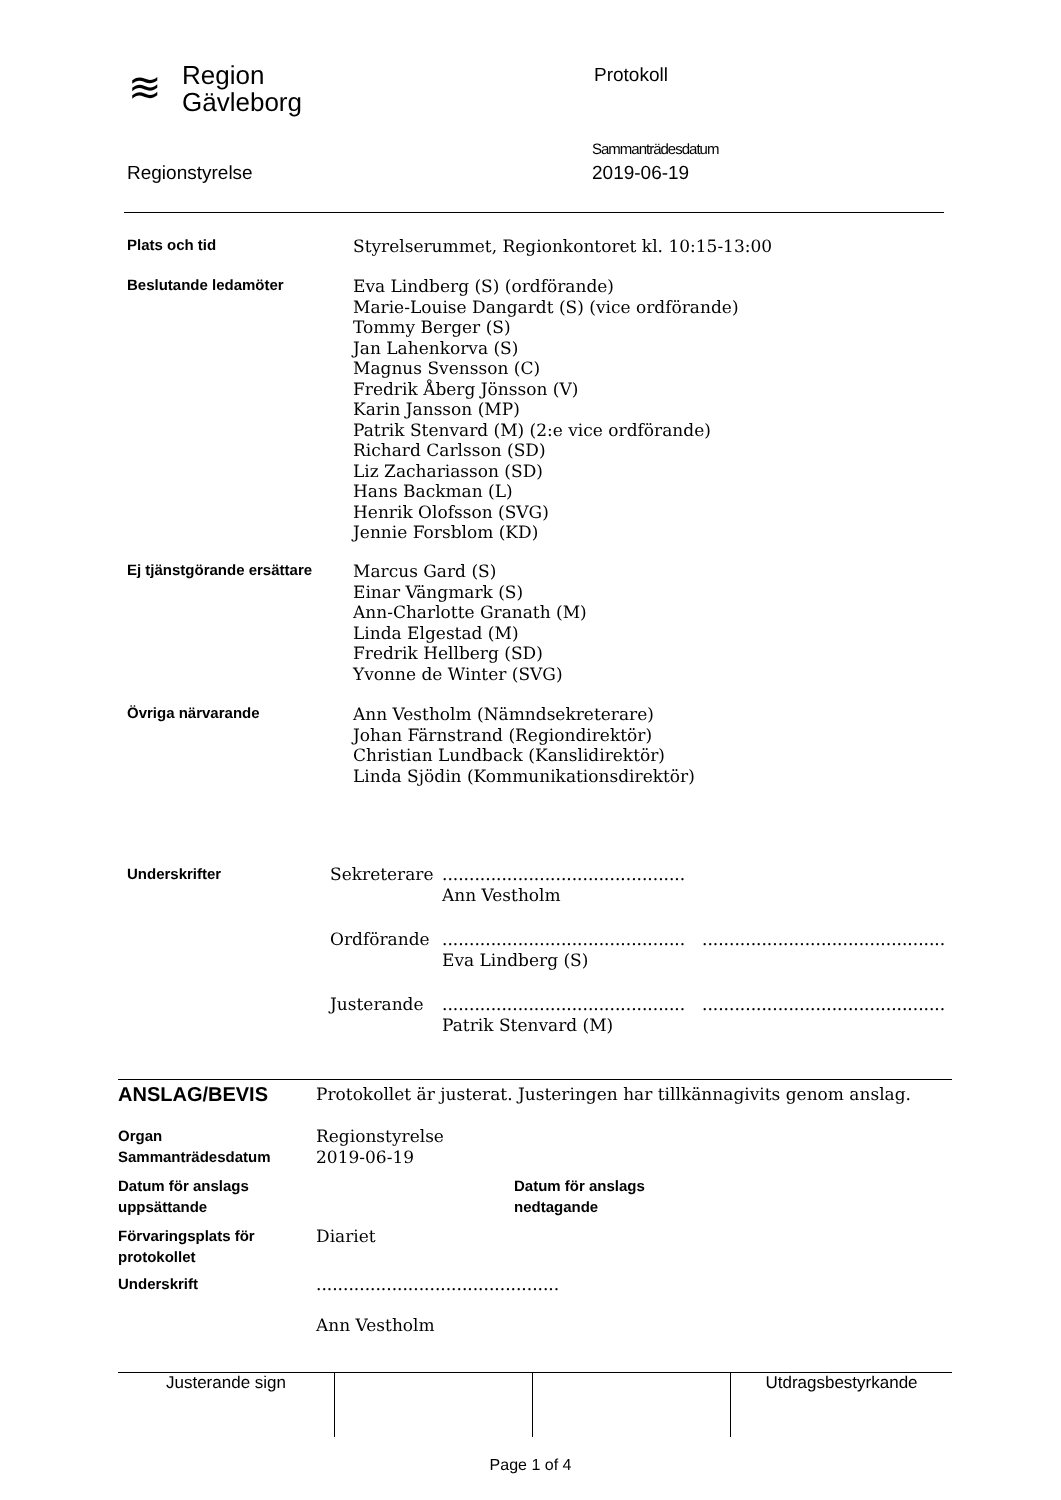≋
Region
Gävleborg
Protokoll
Sammanträdesdatum
Regionstyrelse 2019-06-19
| Plats och tid | Styrelserummet, Regionkontoret kl. 10:15-13:00 |
| Beslutande ledamöter | Eva Lindberg (S) (ordförande) Marie-Louise Dangardt (S) (vice ordförande) Tommy Berger (S) Jan Lahenkorva (S) Magnus Svensson (C) Fredrik Åberg Jönsson (V) Karin Jansson (MP) Patrik Stenvard (M) (2:e vice ordförande) Richard Carlsson (SD) Liz Zachariasson (SD) Hans Backman (L) Henrik Olofsson (SVG) Jennie Forsblom (KD) |
| Ej tjänstgörande ersättare | Marcus Gard (S) Einar Vängmark (S) Ann-Charlotte Granath (M) Linda Elgestad (M) Fredrik Hellberg (SD) Yvonne de Winter (SVG) |
| Övriga närvarande | Ann Vestholm (Nämndsekreterare) Johan Färnstrand (Regiondirektör) Christian Lundback (Kanslidirektör) Linda Sjödin (Kommunikationsdirektör) |
| Underskrifter | Sekreterare | ............................................. Ann Vestholm | |
| | Ordförande | ............................................. Eva Lindberg (S) | ............................................. |
| | Justerande | ............................................. Patrik Stenvard (M) | ............................................. |
| ANSLAG/BEVIS | Protokollet är justerat. Justeringen har tillkännagivits genom anslag. | |
| Organ Sammanträdesdatum | Regionstyrelse 2019-06-19 | |
| Datum för anslags uppsättande | | Datum för anslags nedtagande |
| Förvaringsplats för protokollet | Diariet | |
| Underskrift | ............................................. Ann Vestholm | |
| Justerande sign | | | Utdragsbestyrkande |
Page 1 of 4